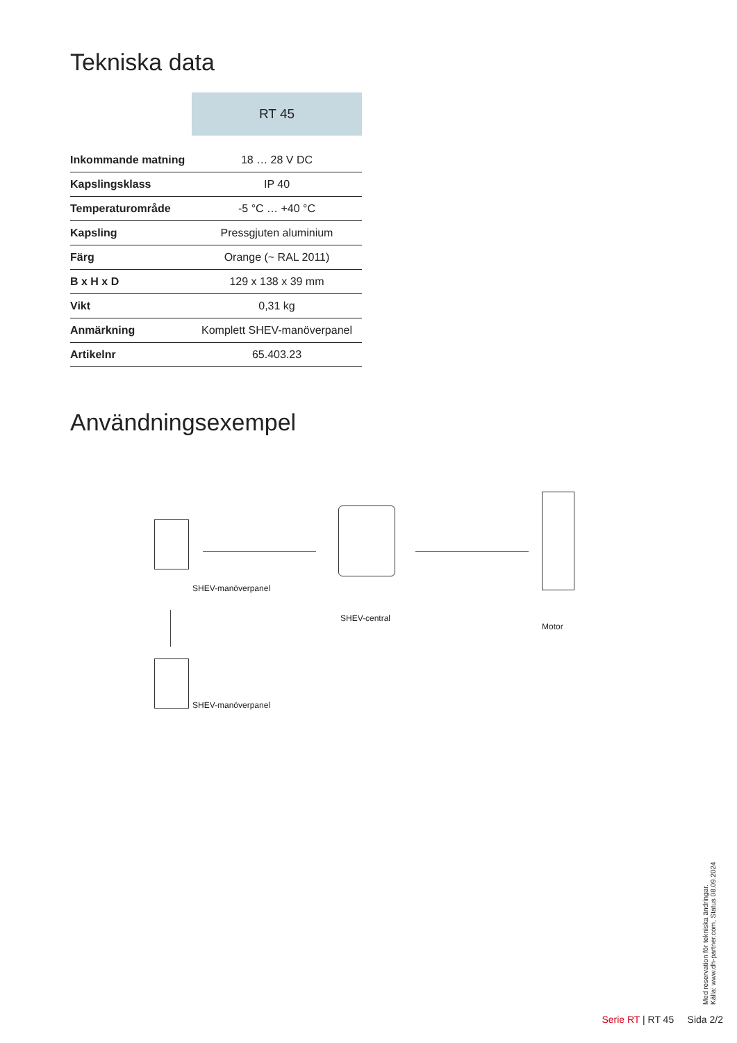Tekniska data
| | RT 45 |
| --- | --- |
| Inkommande matning | 18 … 28 V DC |
| Kapslingsklass | IP 40 |
| Temperaturområde | -5 °C … +40 °C |
| Kapsling | Pressgjuten aluminium |
| Färg | Orange (~ RAL 2011) |
| B x H x D | 129 x 138 x 39 mm |
| Vikt | 0,31 kg |
| Anmärkning | Komplett SHEV-manöverpanel |
| Artikelnr | 65.403.23 |
Användningsexempel
SHEV-manöverpanel
SHEV-central
Motor
SHEV-manöverpanel
Med reservation för tekniska ändringar.
Källa: www.dh-partner.com, Status 08.09.2024
Serie RT | RT 45 Sida 2/2